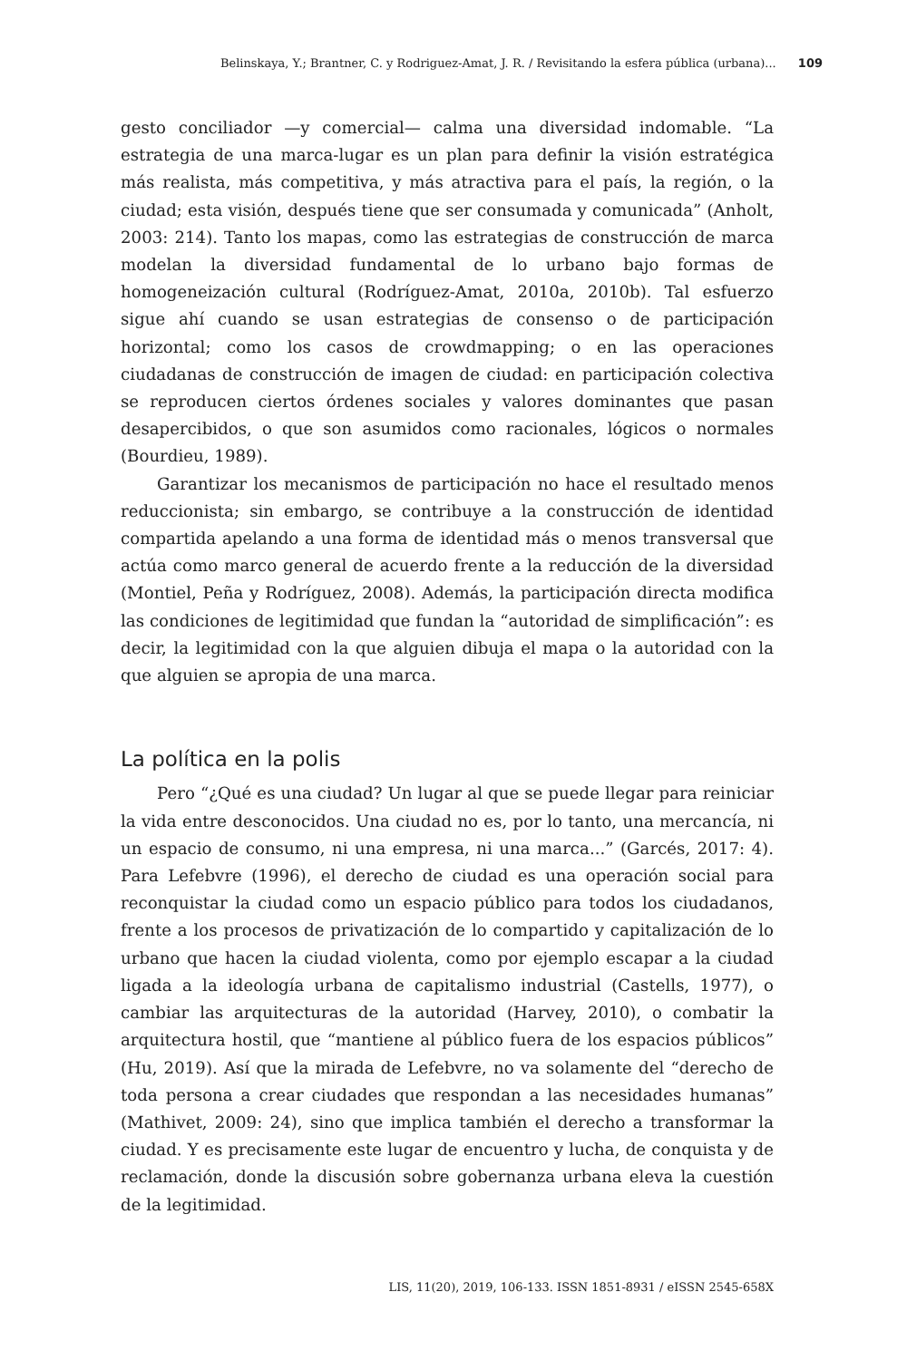Belinskaya, Y.; Brantner, C. y Rodriguez-Amat, J. R. / Revisitando la esfera pública (urbana)... 109
gesto conciliador —y comercial— calma una diversidad indomable. “La estrategia de una marca-lugar es un plan para definir la visión estratégica más realista, más competitiva, y más atractiva para el país, la región, o la ciudad; esta visión, después tiene que ser consumada y comunicada” (Anholt, 2003: 214). Tanto los mapas, como las estrategias de construcción de marca modelan la diversidad fundamental de lo urbano bajo formas de homogeneización cultural (Rodríguez-Amat, 2010a, 2010b). Tal esfuerzo sigue ahí cuando se usan estrategias de consenso o de participación horizontal; como los casos de crowdmapping; o en las operaciones ciudadanas de construcción de imagen de ciudad: en participación colectiva se reproducen ciertos órdenes sociales y valores dominantes que pasan desapercibidos, o que son asumidos como racionales, lógicos o normales (Bourdieu, 1989).
Garantizar los mecanismos de participación no hace el resultado menos reduccionista; sin embargo, se contribuye a la construcción de identidad compartida apelando a una forma de identidad más o menos transversal que actúa como marco general de acuerdo frente a la reducción de la diversidad (Montiel, Peña y Rodríguez, 2008). Además, la participación directa modifica las condiciones de legitimidad que fundan la “autoridad de simplificación”: es decir, la legitimidad con la que alguien dibuja el mapa o la autoridad con la que alguien se apropia de una marca.
La política en la polis
Pero “¿Qué es una ciudad? Un lugar al que se puede llegar para reiniciar la vida entre desconocidos. Una ciudad no es, por lo tanto, una mercancía, ni un espacio de consumo, ni una empresa, ni una marca...” (Garcés, 2017: 4). Para Lefebvre (1996), el derecho de ciudad es una operación social para reconquistar la ciudad como un espacio público para todos los ciudadanos, frente a los procesos de privatización de lo compartido y capitalización de lo urbano que hacen la ciudad violenta, como por ejemplo escapar a la ciudad ligada a la ideología urbana de capitalismo industrial (Castells, 1977), o cambiar las arquitecturas de la autoridad (Harvey, 2010), o combatir la arquitectura hostil, que “mantiene al público fuera de los espacios públicos” (Hu, 2019). Así que la mirada de Lefebvre, no va solamente del “derecho de toda persona a crear ciudades que respondan a las necesidades humanas” (Mathivet, 2009: 24), sino que implica también el derecho a transformar la ciudad. Y es precisamente este lugar de encuentro y lucha, de conquista y de reclamación, donde la discusión sobre gobernanza urbana eleva la cuestión de la legitimidad.
LIS, 11(20), 2019, 106-133. ISSN 1851-8931 / eISSN 2545-658X